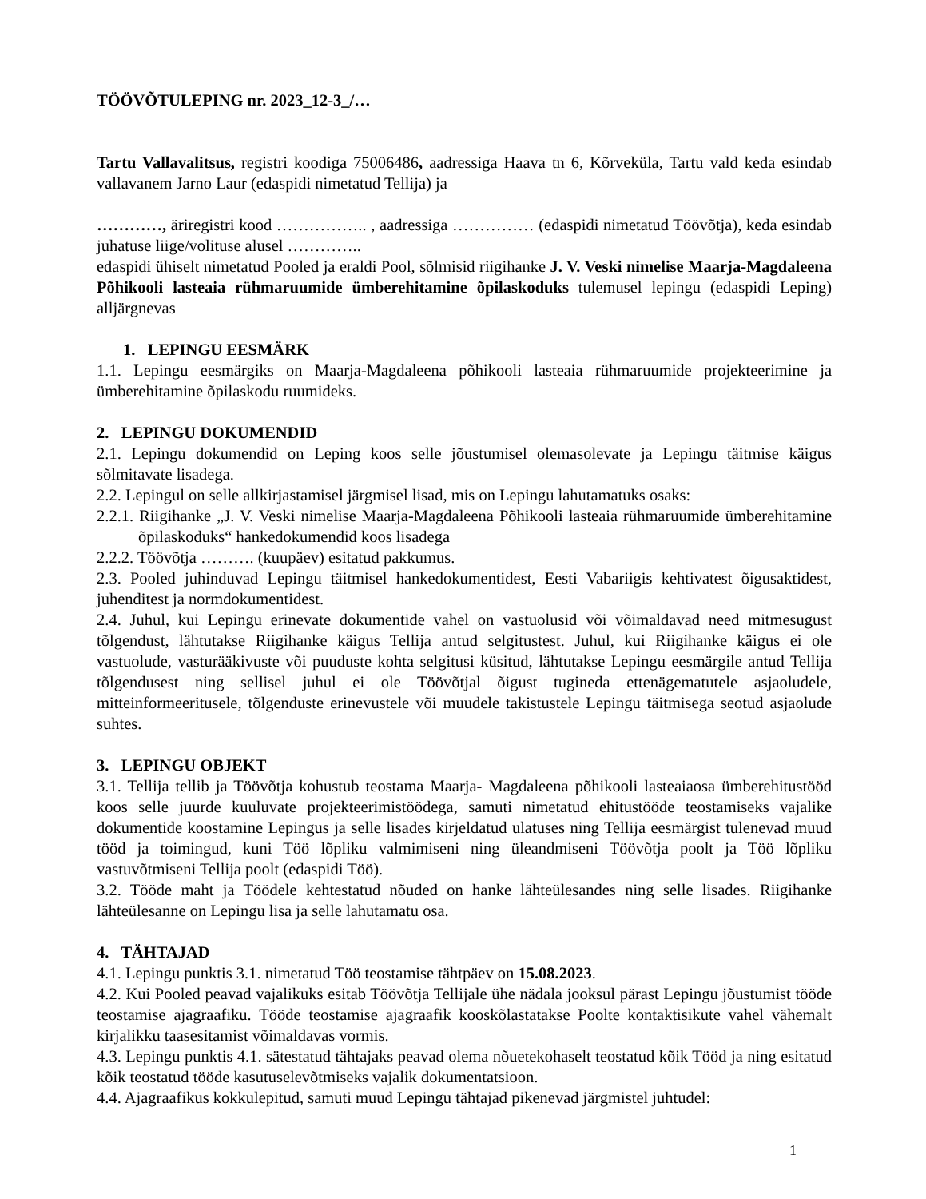TÖÖVÕTULEPING nr. 2023_12-3_/…
Tartu Vallavalitsus, registri koodiga 75006486, aadressiga Haava tn 6, Kõrveküla, Tartu vald keda esindab vallavanem Jarno Laur (edaspidi nimetatud Tellija) ja
…………, äriregistri kood …………….. , aadressiga …………… (edaspidi nimetatud Töövõtja), keda esindab juhatuse liige/volituse alusel …………..
edaspidi ühiselt nimetatud Pooled ja eraldi Pool, sõlmisid riigihanke J. V. Veski nimelise Maarja-Magdaleena Põhikooli lasteaia rühmaruumide ümberehitamine õpilaskoduks tulemusel lepingu (edaspidi Leping) alljärgnevas
1. LEPINGU EESMÄRK
1.1. Lepingu eesmärgiks on Maarja-Magdaleena põhikooli lasteaia rühmaruumide projekteerimine ja ümberehitamine õpilaskodu ruumideks.
2. LEPINGU DOKUMENDID
2.1. Lepingu dokumendid on Leping koos selle jõustumisel olemasolevate ja Lepingu täitmise käigus sõlmitavate lisadega.
2.2. Lepingul on selle allkirjastamisel järgmisel lisad, mis on Lepingu lahutamatuks osaks:
2.2.1. Riigihanke „J. V. Veski nimelise Maarja-Magdaleena Põhikooli lasteaia rühmaruumide ümberehitamine õpilaskoduks“ hankedokumendid koos lisadega
2.2.2. Töövõtja ………. (kuupäev) esitatud pakkumus.
2.3. Pooled juhinduvad Lepingu täitmisel hankedokumentidest, Eesti Vabariigis kehtivatest õigusaktidest, juhenditest ja normdokumentidest.
2.4. Juhul, kui Lepingu erinevate dokumentide vahel on vastuolusid või võimaldavad need mitmesugust tõlgendust, lähtutakse Riigihanke käigus Tellija antud selgitustest. Juhul, kui Riigihanke käigus ei ole vastuolude, vasturääkivuste või puuduste kohta selgitusi küsitud, lähtutakse Lepingu eesmärgile antud Tellija tõlgendusest ning sellisel juhul ei ole Töövõtjal õigust tugineda ettenägematutele asjaoludele, mitteinformeeritusele, tõlgenduste erinevustele või muudele takistustele Lepingu täitmisega seotud asjaolude suhtes.
3. LEPINGU OBJEKT
3.1. Tellija tellib ja Töövõtja kohustub teostama Maarja- Magdaleena põhikooli lasteaiaosa ümberehitustööd koos selle juurde kuuluvate projekteerimistöödega, samuti nimetatud ehitustööde teostamiseks vajalike dokumentide koostamine Lepingus ja selle lisades kirjeldatud ulatuses ning Tellija eesmärgist tulenevad muud tööd ja toimingud, kuni Töö lõpliku valmimiseni ning üleandmiseni Töövõtja poolt ja Töö lõpliku vastuvõtmiseni Tellija poolt (edaspidi Töö).
3.2. Tööde maht ja Töödele kehtestatud nõuded on hanke lähteülesandes ning selle lisades. Riigihanke lähteülesanne on Lepingu lisa ja selle lahutamatu osa.
4. TÄHTAJAD
4.1. Lepingu punktis 3.1. nimetatud Töö teostamise tähtpäev on 15.08.2023.
4.2. Kui Pooled peavad vajalikuks esitab Töövõtja Tellijale ühe nädala jooksul pärast Lepingu jõustumist tööde teostamise ajagraafiku. Tööde teostamise ajagraafik kooskõlastatakse Poolte kontaktisikute vahel vähemalt kirjalikku taasesitamist võimaldavas vormis.
4.3. Lepingu punktis 4.1. sätestatud tähtajaks peavad olema nõuetekohaselt teostatud kõik Tööd ja ning esitatud kõik teostatud tööde kasutuselevõtmiseks vajalik dokumentatsioon.
4.4. Ajagraafikus kokkulepitud, samuti muud Lepingu tähtajad pikenevad järgmistel juhtudel:
1